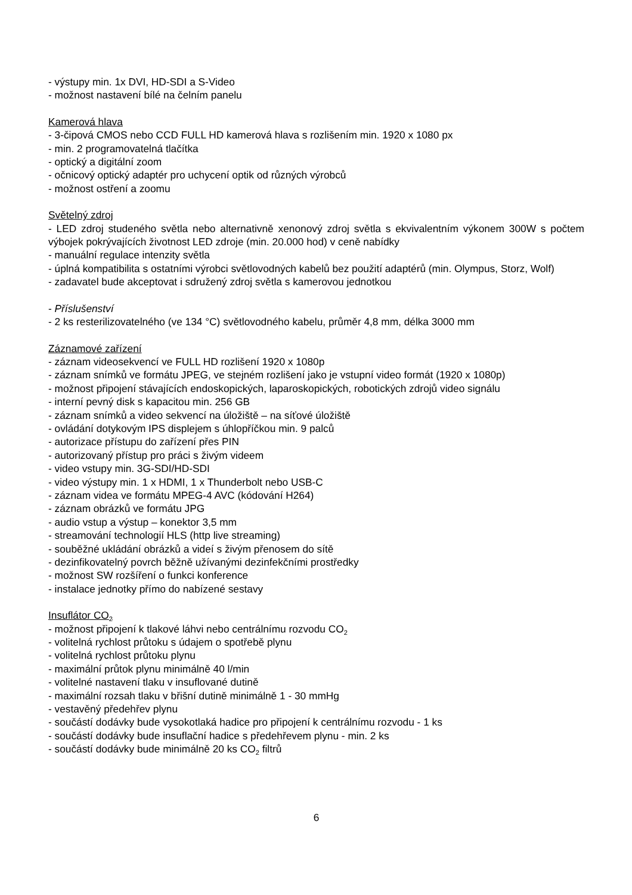- výstupy min. 1x DVI, HD-SDI a S-Video
- možnost nastavení bílé na čelním panelu
Kamerová hlava
- 3-čipová CMOS nebo CCD FULL HD kamerová hlava s rozlišením min. 1920 x 1080 px
- min. 2 programovatelná tlačítka
- optický a digitální zoom
- očnicový optický adaptér pro uchycení optik od různých výrobců
- možnost ostření a zoomu
Světelný zdroj
- LED zdroj studeného světla nebo alternativně xenonový zdroj světla s ekvivalentním výkonem 300W s počtem výbojek pokrývajících životnost LED zdroje (min. 20.000 hod) v ceně nabídky
- manuální regulace intenzity světla
- úplná kompatibilita s ostatními výrobci světlovodných kabelů bez použití adaptérů (min. Olympus, Storz, Wolf)
- zadavatel bude akceptovat i sdružený zdroj světla s kamerovou jednotkou
- Příslušenství
- 2 ks resterilizovatelného (ve 134 °C) světlovodného kabelu, průměr 4,8 mm, délka 3000 mm
Záznamové zařízení
- záznam videosekvencí ve FULL HD rozlišení 1920 x 1080p
- záznam snímků ve formátu JPEG, ve stejném rozlišení jako je vstupní video formát (1920 x 1080p)
- možnost připojení stávajících endoskopických, laparoskopických, robotických zdrojů video signálu
- interní pevný disk s kapacitou min. 256 GB
- záznam snímků a video sekvencí na úložiště – na síťové úložiště
- ovládání dotykovým IPS displejem s úhlopříčkou min. 9 palců
- autorizace přístupu do zařízení přes PIN
- autorizovaný přístup pro práci s živým videem
- video vstupy min. 3G-SDI/HD-SDI
- video výstupy min. 1 x HDMI, 1 x Thunderbolt nebo USB-C
- záznam videa ve formátu MPEG-4 AVC (kódování H264)
- záznam obrázků ve formátu JPG
- audio vstup a výstup – konektor 3,5 mm
- streamování technologií HLS (http live streaming)
- souběžné ukládání obrázků a videí s živým přenosem do sítě
- dezinfikovatelný povrch běžně užívanými dezinfekčními prostředky
- možnost SW rozšíření o funkci konference
- instalace jednotky přímo do nabízené sestavy
Insuflátor CO<sub>2</sub>
- možnost připojení k tlakové láhvi nebo centrálnímu rozvodu CO<sub>2</sub>
- volitelná rychlost průtoku s údajem o spotřebě plynu
- volitelná rychlost průtoku plynu
- maximální průtok plynu minimálně 40 l/min
- volitelné nastavení tlaku v insuflované dutině
- maximální rozsah tlaku v břišní dutině minimálně 1 - 30 mmHg
- vestavěný předehřev plynu
- součástí dodávky bude vysokotlaká hadice pro připojení k centrálnímu rozvodu - 1 ks
- součástí dodávky bude insuflační hadice s předehřevem plynu - min. 2 ks
- součástí dodávky bude minimálně 20 ks CO<sub>2</sub> filtrů
6